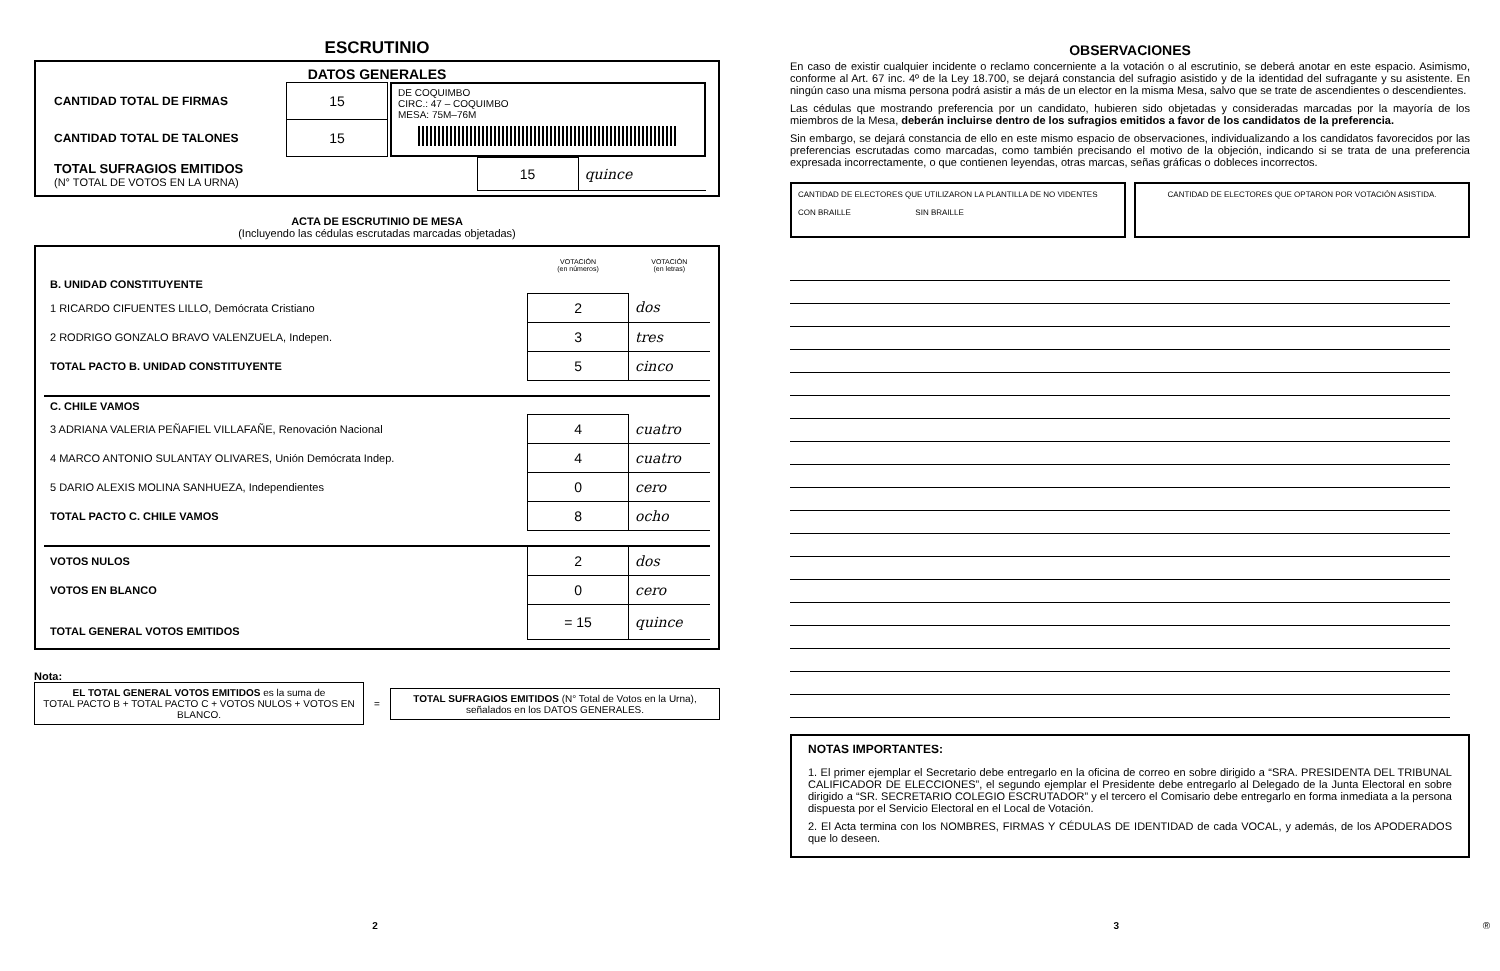ESCRUTINIO
DATOS GENERALES
| CANTIDAD TOTAL DE FIRMAS | 15 |
| CANTIDAD TOTAL DE TALONES | 15 |
DE COQUIMBO
CIRC.: 47 – COQUIMBO
MESA: 75M–76M
| TOTAL SUFRAGIOS EMITIDOS (N° TOTAL DE VOTOS EN LA URNA) | 15 | quince |
ACTA DE ESCRUTINIO DE MESA
(Incluyendo las cédulas escrutadas marcadas objetadas)
| | VOTACIÓN (en números) | VOTACIÓN (en letras) |
| B. UNIDAD CONSTITUYENTE | | |
| 1 RICARDO CIFUENTES LILLO, Demócrata Cristiano | 2 | dos |
| 2 RODRIGO GONZALO BRAVO VALENZUELA, Indepen. | 3 | tres |
| TOTAL PACTO B. UNIDAD CONSTITUYENTE | 5 | cinco |
| C. CHILE VAMOS | | |
| 3 ADRIANA VALERIA PEÑAFIEL VILLAFAÑE, Renovación Nacional | 4 | cuatro |
| 4 MARCO ANTONIO SULANTAY OLIVARES, Unión Demócrata Indep. | 4 | cuatro |
| 5 DARIO ALEXIS MOLINA SANHUEZA, Independientes | 0 | cero |
| TOTAL PACTO C. CHILE VAMOS | 8 | ocho |
| VOTOS NULOS | 2 | dos |
| VOTOS EN BLANCO | 0 | cero |
| TOTAL GENERAL VOTOS EMITIDOS | = 15 | quince |
Nota:
EL TOTAL GENERAL VOTOS EMITIDOS es la suma de
TOTAL PACTO B + TOTAL PACTO C + VOTOS NULOS + VOTOS EN BLANCO.
=
TOTAL SUFRAGIOS EMITIDOS (N° Total de Votos en la Urna),
señalados en los DATOS GENERALES.
2
OBSERVACIONES
En caso de existir cualquier incidente o reclamo concerniente a la votación o al escrutinio, se deberá anotar en este espacio. Asimismo, conforme al Art. 67 inc. 4º de la Ley 18.700, se dejará constancia del sufragio asistido y de la identidad del sufragante y su asistente. En ningún caso una misma persona podrá asistir a más de un elector en la misma Mesa, salvo que se trate de ascendientes o descendientes.
Las cédulas que mostrando preferencia por un candidato, hubieren sido objetadas y consideradas marcadas por la mayoría de los miembros de la Mesa, deberán incluirse dentro de los sufragios emitidos a favor de los candidatos de la preferencia.
Sin embargo, se dejará constancia de ello en este mismo espacio de observaciones, individualizando a los candidatos favorecidos por las preferencias escrutadas como marcadas, como también precisando el motivo de la objeción, indicando si se trata de una preferencia expresada incorrectamente, o que contienen leyendas, otras marcas, señas gráficas o dobleces incorrectos.
CANTIDAD DE ELECTORES QUE UTILIZARON LA PLANTILLA DE NO VIDENTES
CON BRAILLE SIN BRAILLE
CANTIDAD DE ELECTORES QUE OPTARON POR VOTACIÓN ASISTIDA.
NOTAS IMPORTANTES:
1. El primer ejemplar el Secretario debe entregarlo en la oficina de correo en sobre dirigido a “SRA. PRESIDENTA DEL TRIBUNAL CALIFICADOR DE ELECCIONES”, el segundo ejemplar el Presidente debe entregarlo al Delegado de la Junta Electoral en sobre dirigido a “SR. SECRETARIO COLEGIO ESCRUTADOR” y el tercero el Comisario debe entregarlo en forma inmediata a la persona dispuesta por el Servicio Electoral en el Local de Votación.
2. El Acta termina con los NOMBRES, FIRMAS Y CÉDULAS DE IDENTIDAD de cada VOCAL, y además, de los APODERADOS que lo deseen.
3 ®